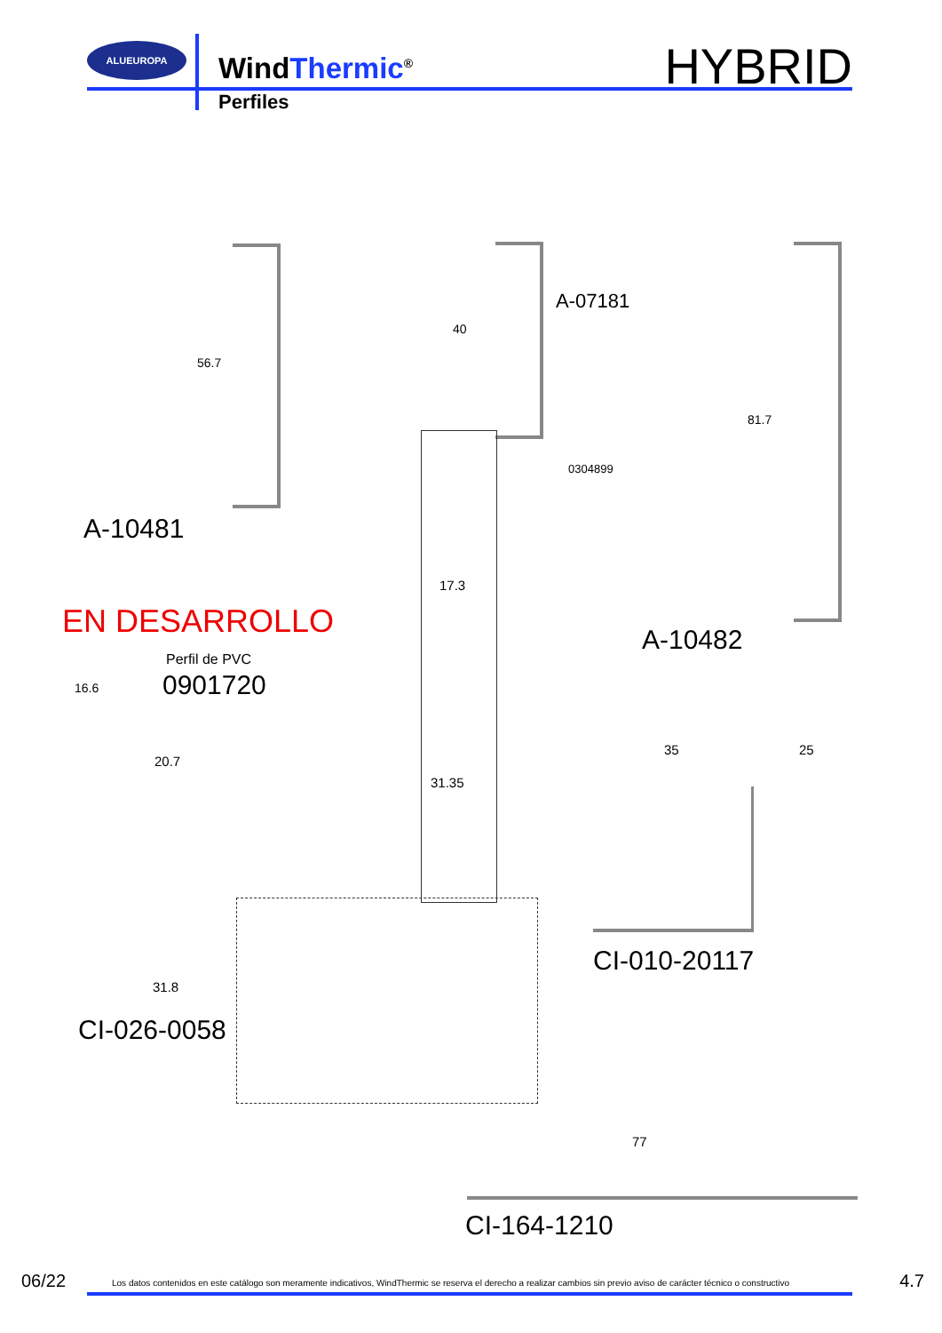ALUEUROPA
WindThermic<sup>®</sup>
Perfiles
HYBRID
56.7
A-10481
40
A-07181
0304899
17.3
31.35
81.7
A-10482
EN DESARROLLO
Perfil de PVC
0901720
16.6
20.7
35 25
CI-010-20117
31.8
CI-026-0058
77
CI-164-1210
06/22
Los datos contenidos en este catálogo son meramente indicativos, WindThermic se reserva el derecho a realizar cambios sin previo aviso de carácter técnico o constructivo
4.7